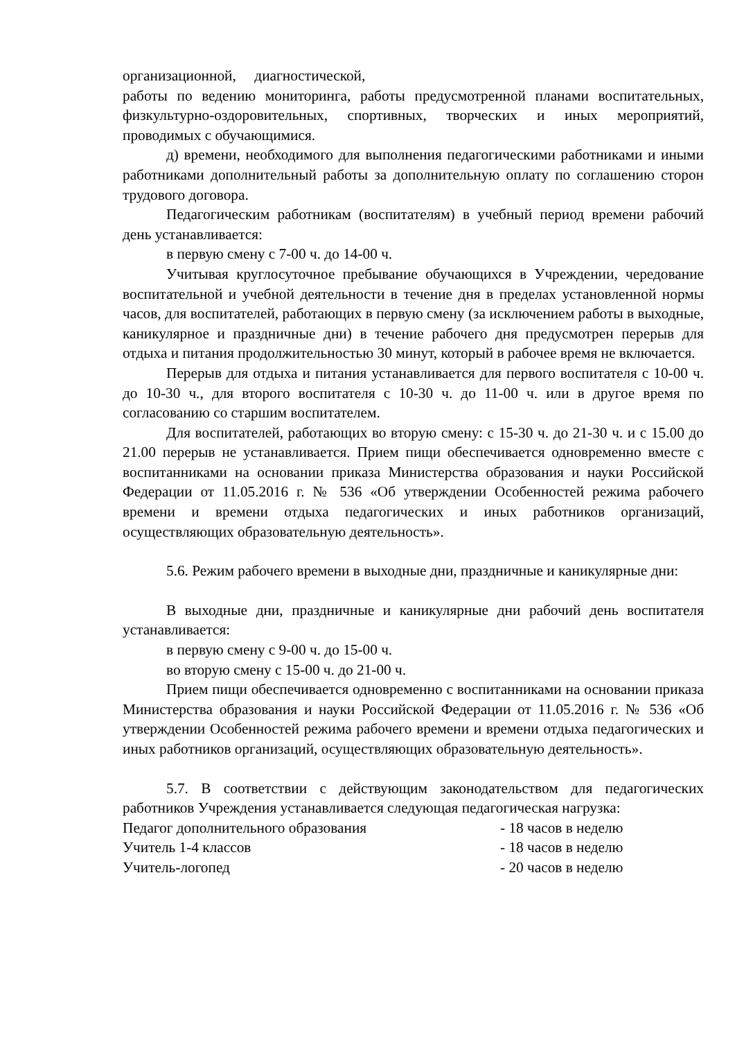организационной, диагностической,
работы по ведению мониторинга, работы предусмотренной планами воспитательных, физкультурно-оздоровительных, спортивных, творческих и иных мероприятий, проводимых с обучающимися.
д) времени, необходимого для выполнения педагогическими работниками и иными работниками дополнительный работы за дополнительную оплату по соглашению сторон трудового договора.
Педагогическим работникам (воспитателям) в учебный период времени рабочий день устанавливается:
в первую смену с 7-00 ч. до 14-00 ч.
Учитывая круглосуточное пребывание обучающихся в Учреждении, чередование воспитательной и учебной деятельности в течение дня в пределах установленной нормы часов, для воспитателей, работающих в первую смену (за исключением работы в выходные, каникулярное и праздничные дни) в течение рабочего дня предусмотрен перерыв для отдыха и питания продолжительностью 30 минут, который в рабочее время не включается.
Перерыв для отдыха и питания устанавливается для первого воспитателя с 10-00 ч. до 10-30 ч., для второго воспитателя с 10-30 ч. до 11-00 ч. или в другое время по согласованию со старшим воспитателем.
Для воспитателей, работающих во вторую смену: с 15-30 ч. до 21-30 ч. и с 15.00 до 21.00 перерыв не устанавливается. Прием пищи обеспечивается одновременно вместе с воспитанниками на основании приказа Министерства образования и науки Российской Федерации от 11.05.2016 г. № 536 «Об утверждении Особенностей режима рабочего времени и времени отдыха педагогических и иных работников организаций, осуществляющих образовательную деятельность».
5.6. Режим рабочего времени в выходные дни, праздничные и каникулярные дни:
В выходные дни, праздничные и каникулярные дни рабочий день воспитателя устанавливается:
в первую смену с 9-00 ч. до 15-00 ч.
во вторую смену с 15-00 ч. до 21-00 ч.
Прием пищи обеспечивается одновременно с воспитанниками на основании приказа Министерства образования и науки Российской Федерации от 11.05.2016 г. № 536 «Об утверждении Особенностей режима рабочего времени и времени отдыха педагогических и иных работников организаций, осуществляющих образовательную деятельность».
5.7. В соответствии с действующим законодательством для педагогических работников Учреждения устанавливается следующая педагогическая нагрузка:
Педагог дополнительного образования - 18 часов в неделю
Учитель 1-4 классов - 18 часов в неделю
Учитель-логопед - 20 часов в неделю